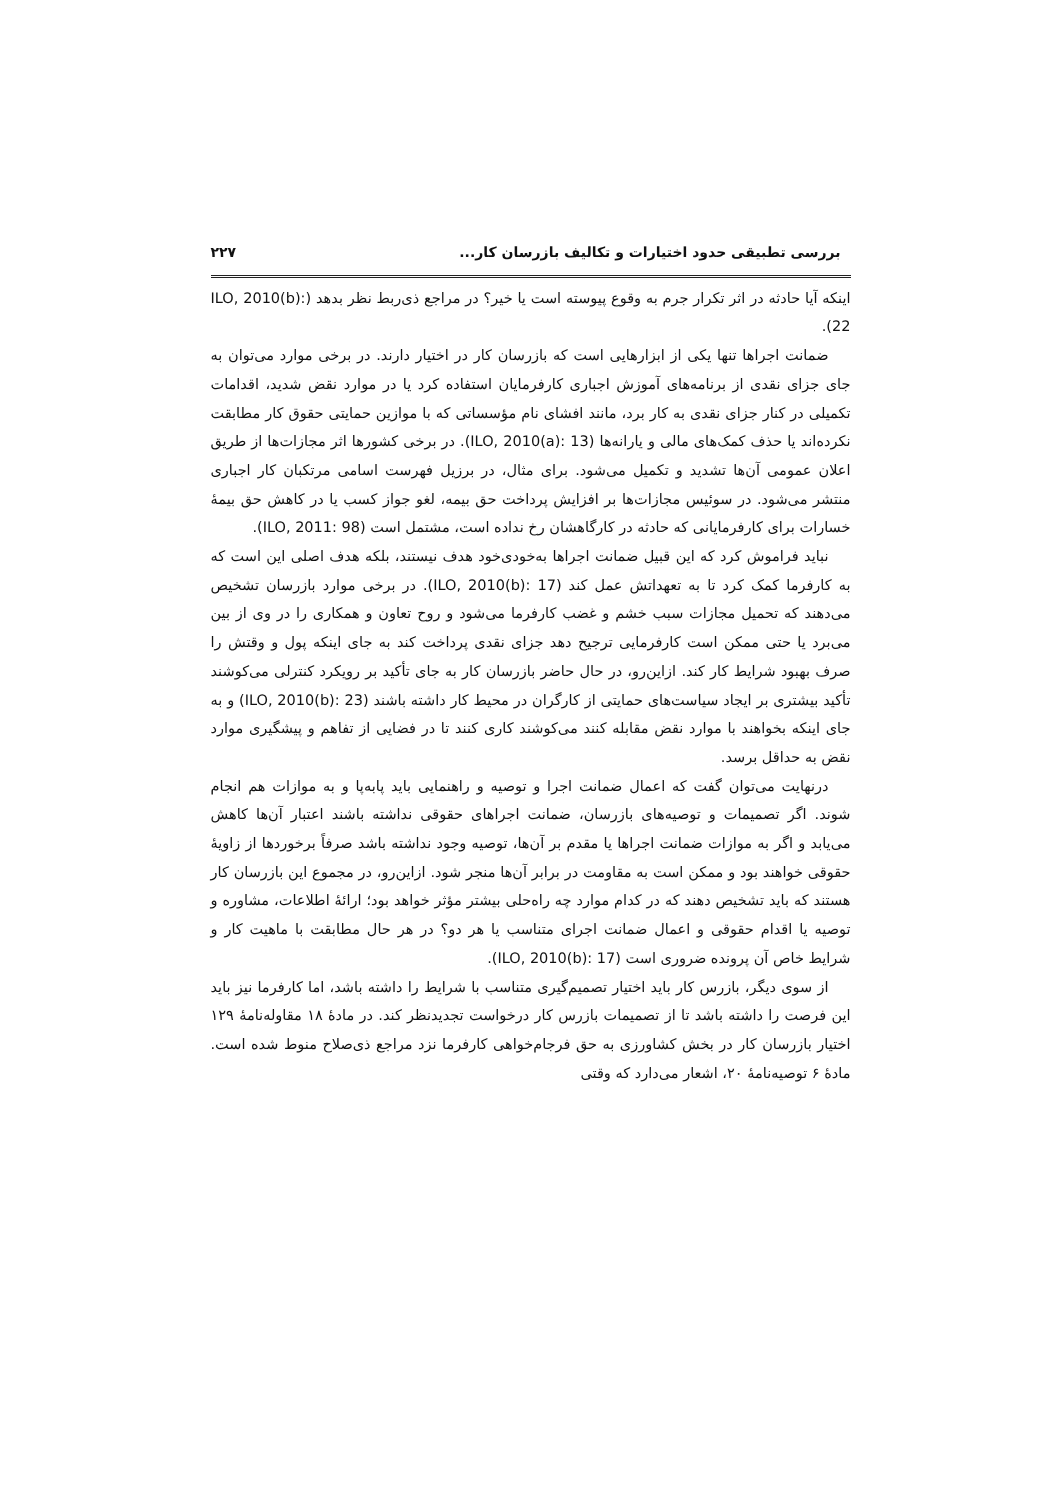بررسی تطبیقی حدود اختیارات و تکالیف بازرسان کار... ۲۲۷
اینکه آیا حادثه در اثر تکرار جرم به وقوع پیوسته است یا خیر؟ در مراجع ذی‌ربط نظر بدهد (ILO, 2010(b): 22).
ضمانت اجراها تنها یکی از ابزارهایی است که بازرسان کار در اختیار دارند. در برخی موارد می‌توان به جای جزای نقدی از برنامه‌های آموزش اجباری کارفرمایان استفاده کرد یا در موارد نقض شدید، اقدامات تکمیلی در کنار جزای نقدی به کار برد، مانند افشای نام مؤسساتی که با موازین حمایتی حقوق کار مطابقت نکرده‌اند یا حذف کمک‌های مالی و یارانه‌ها (ILO, 2010(a): 13). در برخی کشورها اثر مجازات‌ها از طریق اعلان عمومی آن‌ها تشدید و تکمیل می‌شود. برای مثال، در برزیل فهرست اسامی مرتکبان کار اجباری منتشر می‌شود. در سوئیس مجازات‌ها بر افزایش پرداخت حق بیمه، لغو جواز کسب یا در کاهش حق بیمهٔ خسارات برای کارفرمایانی که حادثه در کارگاهشان رخ نداده است، مشتمل است (ILO, 2011: 98).
نباید فراموش کرد که این قبیل ضمانت اجراها به‌خودی‌خود هدف نیستند، بلکه هدف اصلی این است که به کارفرما کمک کرد تا به تعهداتش عمل کند (ILO, 2010(b): 17). در برخی موارد بازرسان تشخیص می‌دهند که تحمیل مجازات سبب خشم و غضب کارفرما می‌شود و روح تعاون و همکاری را در وی از بین می‌برد یا حتی ممکن است کارفرمایی ترجیح دهد جزای نقدی پرداخت کند به جای اینکه پول و وقتش را صرف بهبود شرایط کار کند. ازاین‌رو، در حال حاضر بازرسان کار به جای تأکید بر رویکرد کنترلی می‌کوشند تأکید بیشتری بر ایجاد سیاست‌های حمایتی از کارگران در محیط کار داشته باشند (ILO, 2010(b): 23) و به جای اینکه بخواهند با موارد نقض مقابله کنند می‌کوشند کاری کنند تا در فضایی از تفاهم و پیشگیری موارد نقض به حداقل برسد.
درنهایت می‌توان گفت که اعمال ضمانت اجرا و توصیه و راهنمایی باید پابه‌پا و به موازات هم انجام شوند. اگر تصمیمات و توصیه‌های بازرسان، ضمانت اجراهای حقوقی نداشته باشند اعتبار آن‌ها کاهش می‌یابد و اگر به موازات ضمانت اجراها یا مقدم بر آن‌ها، توصیه وجود نداشته باشد صرفاً برخوردها از زاویهٔ حقوقی خواهند بود و ممکن است به مقاومت در برابر آن‌ها منجر شود. ازاین‌رو، در مجموع این بازرسان کار هستند که باید تشخیص دهند که در کدام موارد چه راه‌حلی بیشتر مؤثر خواهد بود؛ ارائهٔ اطلاعات، مشاوره و توصیه یا اقدام حقوقی و اعمال ضمانت اجرای متناسب یا هر دو؟ در هر حال مطابقت با ماهیت کار و شرایط خاص آن پرونده ضروری است (ILO, 2010(b): 17).
از سوی دیگر، بازرس کار باید اختیار تصمیم‌گیری متناسب با شرایط را داشته باشد، اما کارفرما نیز باید این فرصت را داشته باشد تا از تصمیمات بازرس کار درخواست تجدیدنظر کند. در مادهٔ ۱۸ مقاوله‌نامهٔ ۱۲۹ اختیار بازرسان کار در بخش کشاورزی به حق فرجام‌خواهی کارفرما نزد مراجع ذی‌صلاح منوط شده است. مادهٔ ۶ توصیه‌نامهٔ ۲۰، اشعار می‌دارد که وقتی